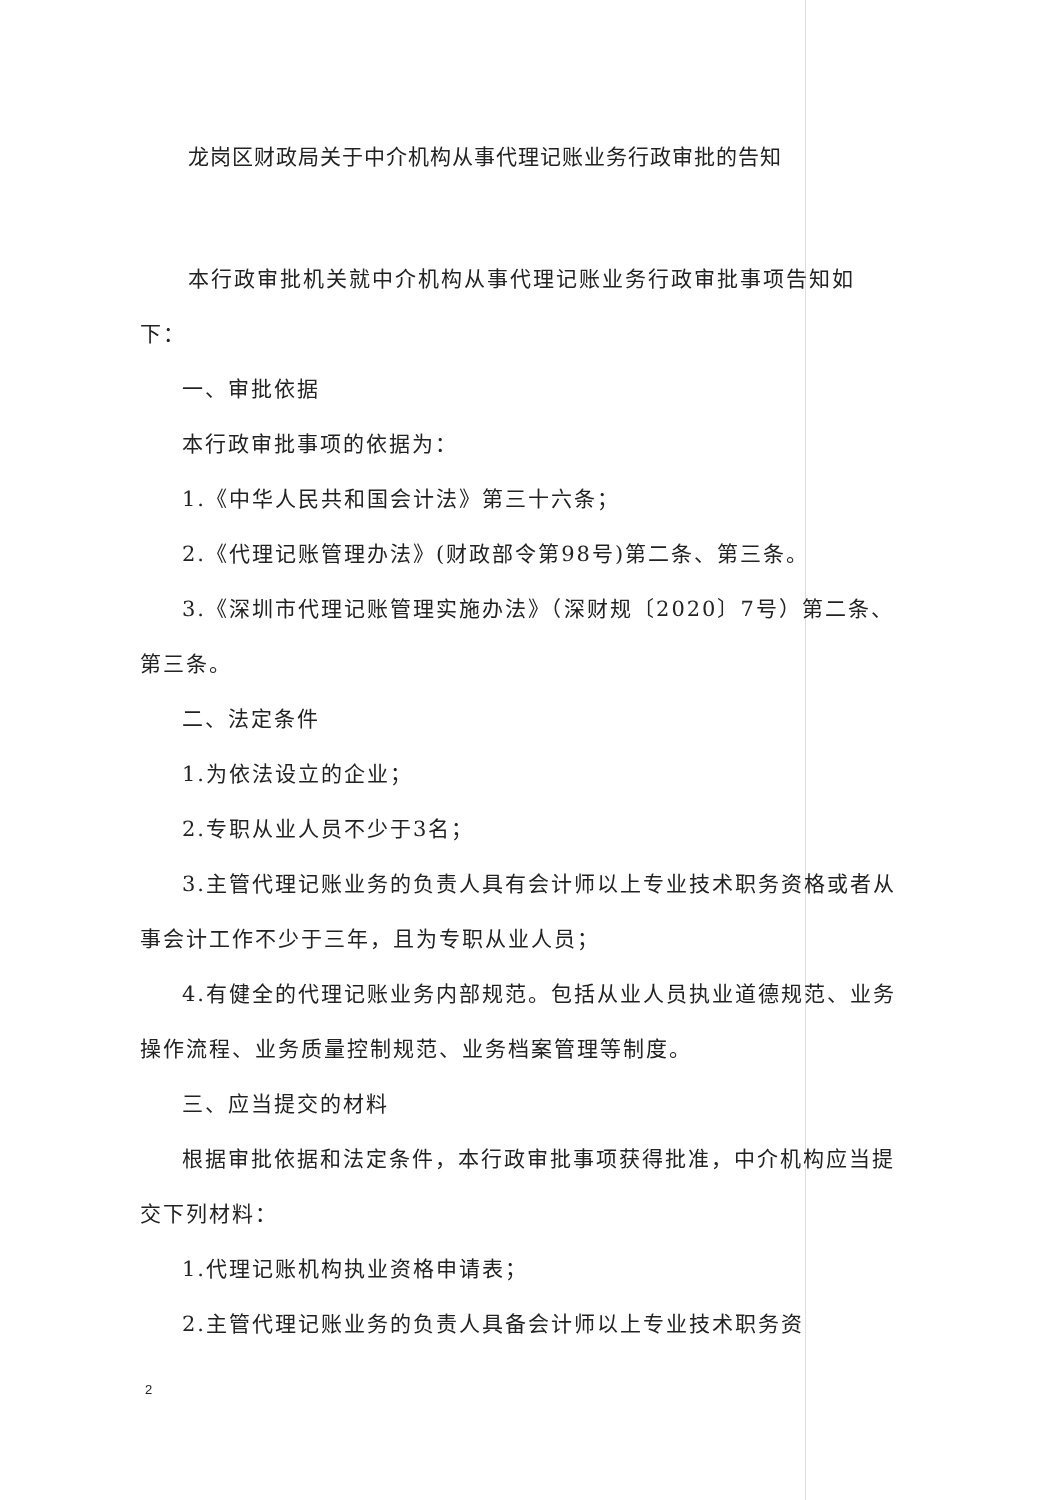龙岗区财政局关于中介机构从事代理记账业务行政审批的告知
本行政审批机关就中介机构从事代理记账业务行政审批事项告知如下：
一、审批依据
本行政审批事项的依据为：
1.《中华人民共和国会计法》第三十六条；
2.《代理记账管理办法》(财政部令第98号)第二条、第三条。
3.《深圳市代理记账管理实施办法》（深财规〔2020〕7号）第二条、第三条。
二、法定条件
1.为依法设立的企业；
2.专职从业人员不少于3名；
3.主管代理记账业务的负责人具有会计师以上专业技术职务资格或者从事会计工作不少于三年，且为专职从业人员；
4.有健全的代理记账业务内部规范。包括从业人员执业道德规范、业务操作流程、业务质量控制规范、业务档案管理等制度。
三、应当提交的材料
根据审批依据和法定条件，本行政审批事项获得批准，中介机构应当提交下列材料：
1.代理记账机构执业资格申请表；
2.主管代理记账业务的负责人具备会计师以上专业技术职务资
2